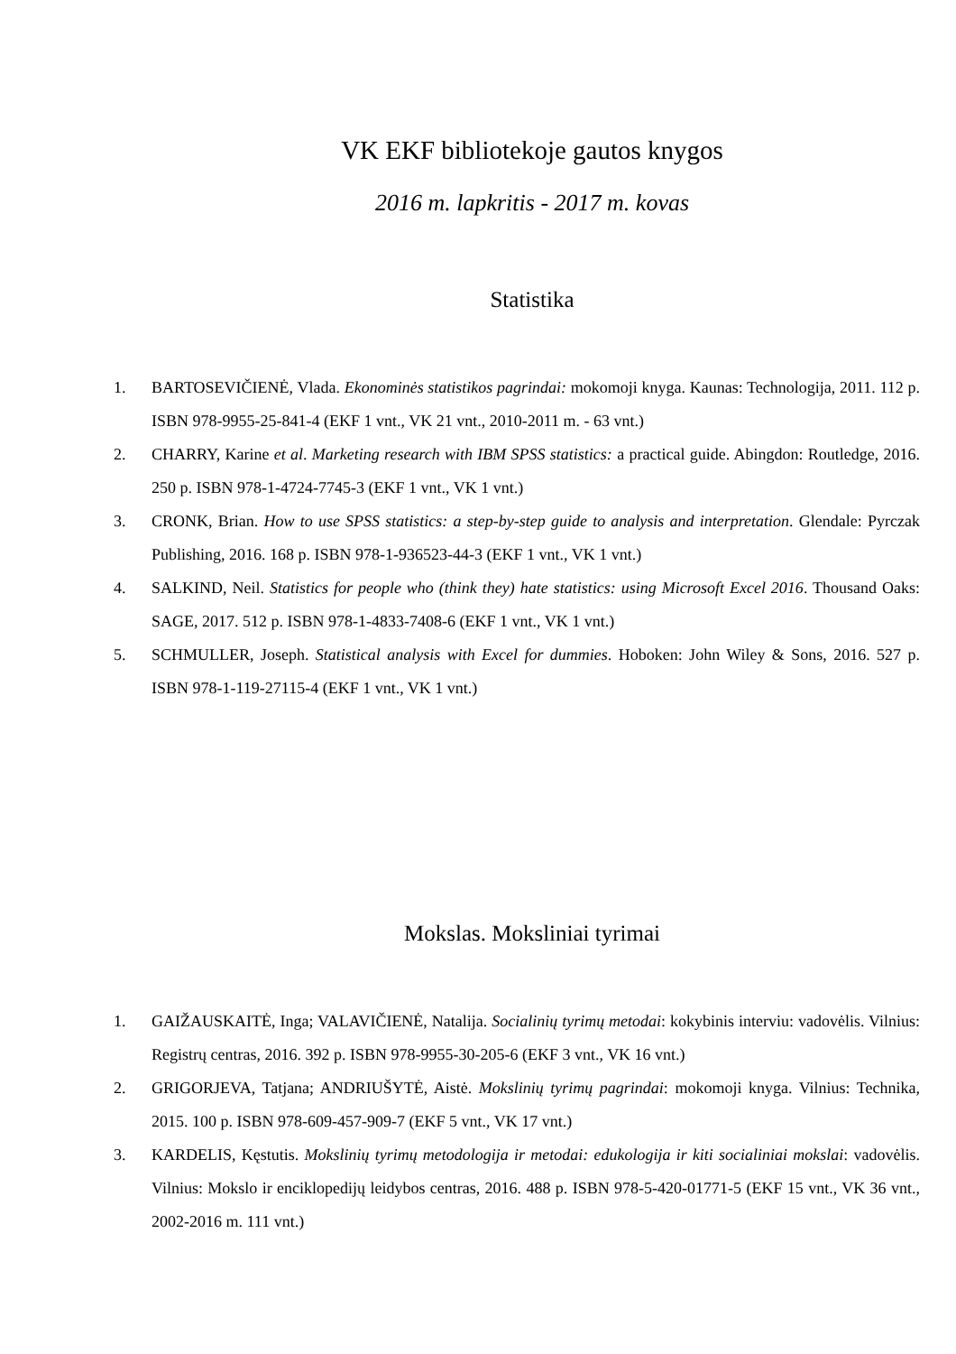VK EKF bibliotekoje gautos knygos
2016 m. lapkritis - 2017 m. kovas
Statistika
1. BARTOSEVIČIENĖ, Vlada. Ekonominės statistikos pagrindai: mokomoji knyga. Kaunas: Technologija, 2011. 112 p. ISBN 978-9955-25-841-4 (EKF 1 vnt., VK 21 vnt., 2010-2011 m. - 63 vnt.)
2. CHARRY, Karine et al. Marketing research with IBM SPSS statistics: a practical guide. Abingdon: Routledge, 2016. 250 p. ISBN 978-1-4724-7745-3 (EKF 1 vnt., VK 1 vnt.)
3. CRONK, Brian. How to use SPSS statistics: a step-by-step guide to analysis and interpretation. Glendale: Pyrczak Publishing, 2016. 168 p. ISBN 978-1-936523-44-3 (EKF 1 vnt., VK 1 vnt.)
4. SALKIND, Neil. Statistics for people who (think they) hate statistics: using Microsoft Excel 2016. Thousand Oaks: SAGE, 2017. 512 p. ISBN 978-1-4833-7408-6 (EKF 1 vnt., VK 1 vnt.)
5. SCHMULLER, Joseph. Statistical analysis with Excel for dummies. Hoboken: John Wiley & Sons, 2016. 527 p. ISBN 978-1-119-27115-4 (EKF 1 vnt., VK 1 vnt.)
Mokslas. Moksliniai tyrimai
1. GAIŽAUSKAITĖ, Inga; VALAVIČIENĖ, Natalija. Socialinių tyrimų metodai: kokybinis interviu: vadovėlis. Vilnius: Registrų centras, 2016. 392 p. ISBN 978-9955-30-205-6 (EKF 3 vnt., VK 16 vnt.)
2. GRIGORJEVA, Tatjana; ANDRIUŠYTĖ, Aistė. Mokslinių tyrimų pagrindai: mokomoji knyga. Vilnius: Technika, 2015. 100 p. ISBN 978-609-457-909-7 (EKF 5 vnt., VK 17 vnt.)
3. KARDELIS, Kęstutis. Mokslinių tyrimų metodologija ir metodai: edukologija ir kiti socialiniai mokslai: vadovėlis. Vilnius: Mokslo ir enciklopedijų leidybos centras, 2016. 488 p. ISBN 978-5-420-01771-5 (EKF 15 vnt., VK 36 vnt., 2002-2016 m. 111 vnt.)